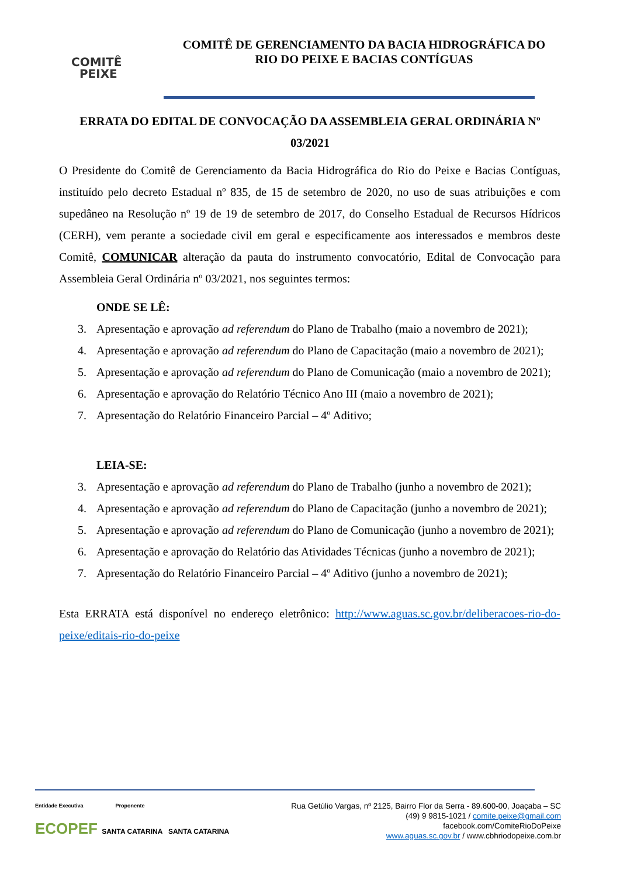COMITÊ
PEIXE
COMITÊ DE GERENCIAMENTO DA BACIA HIDROGRÁFICA DO
RIO DO PEIXE E BACIAS CONTÍGUAS
ERRATA DO EDITAL DE CONVOCAÇÃO DA ASSEMBLEIA GERAL ORDINÁRIA Nº
03/2021
O Presidente do Comitê de Gerenciamento da Bacia Hidrográfica do Rio do Peixe e Bacias Contíguas, instituído pelo decreto Estadual nº 835, de 15 de setembro de 2020, no uso de suas atribuições e com supedâneo na Resolução nº 19 de 19 de setembro de 2017, do Conselho Estadual de Recursos Hídricos (CERH), vem perante a sociedade civil em geral e especificamente aos interessados e membros deste Comitê, COMUNICAR alteração da pauta do instrumento convocatório, Edital de Convocação para Assembleia Geral Ordinária nº 03/2021, nos seguintes termos:
ONDE SE LÊ:
3. Apresentação e aprovação ad referendum do Plano de Trabalho (maio a novembro de 2021);
4. Apresentação e aprovação ad referendum do Plano de Capacitação (maio a novembro de 2021);
5. Apresentação e aprovação ad referendum do Plano de Comunicação (maio a novembro de 2021);
6. Apresentação e aprovação do Relatório Técnico Ano III (maio a novembro de 2021);
7. Apresentação do Relatório Financeiro Parcial – 4º Aditivo;
LEIA-SE:
3. Apresentação e aprovação ad referendum do Plano de Trabalho (junho a novembro de 2021);
4. Apresentação e aprovação ad referendum do Plano de Capacitação (junho a novembro de 2021);
5. Apresentação e aprovação ad referendum do Plano de Comunicação (junho a novembro de 2021);
6. Apresentação e aprovação do Relatório das Atividades Técnicas (junho a novembro de 2021);
7. Apresentação do Relatório Financeiro Parcial – 4º Aditivo (junho a novembro de 2021);
Esta ERRATA está disponível no endereço eletrônico: http://www.aguas.sc.gov.br/deliberacoes-rio-do-peixe/editais-rio-do-peixe
Entidade Executiva Proponente
ECOPEF SANTA CATARINA SANTA CATARINA
Rua Getúlio Vargas, nº 2125, Bairro Flor da Serra - 89.600-00, Joaçaba – SC
(49) 9 9815-1021 / comite.peixe@gmail.com
facebook.com/ComiteRioDoPeixe
www.aguas.sc.gov.br / www.cbhriodopeixe.com.br